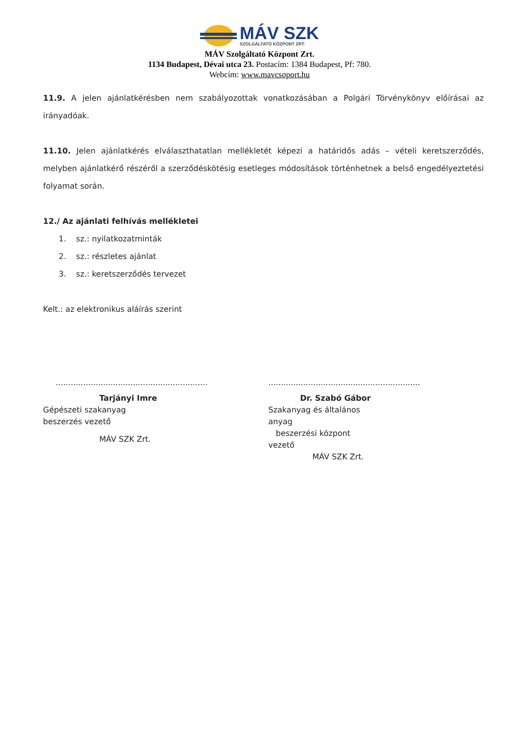MÁV SZK
SZOLGÁLTATÓ KÖZPONT ZRT.
MÁV Szolgáltató Központ Zrt.
1134 Budapest, Dévai utca 23. Postacím: 1384 Budapest, Pf: 780.
Webcím: www.mavcsoport.hu
11.9. A jelen ajánlatkérésben nem szabályozottak vonatkozásában a Polgári Törvénykönyv előírásai az irányadóak.
11.10. Jelen ajánlatkérés elválaszthatatlan mellékletét képezi a határidős adás – vételi keretszerződés, melyben ajánlatkérő részéről a szerződéskötésig esetleges módosítások történhetnek a belső engedélyeztetési folyamat során.
12./ Az ajánlati felhívás mellékletei
1. sz.: nyilatkozatminták
2. sz.: részletes ajánlat
3. sz.: keretszerződés tervezet
Kelt.: az elektronikus aláírás szerint
.............................................................
Tarjányi Imre
Gépészeti szakanyag beszerzés vezető
MÁV SZK Zrt.
.............................................................
Dr. Szabó Gábor
Szakanyag és általános anyag
beszerzési központ vezető
MÁV SZK Zrt.